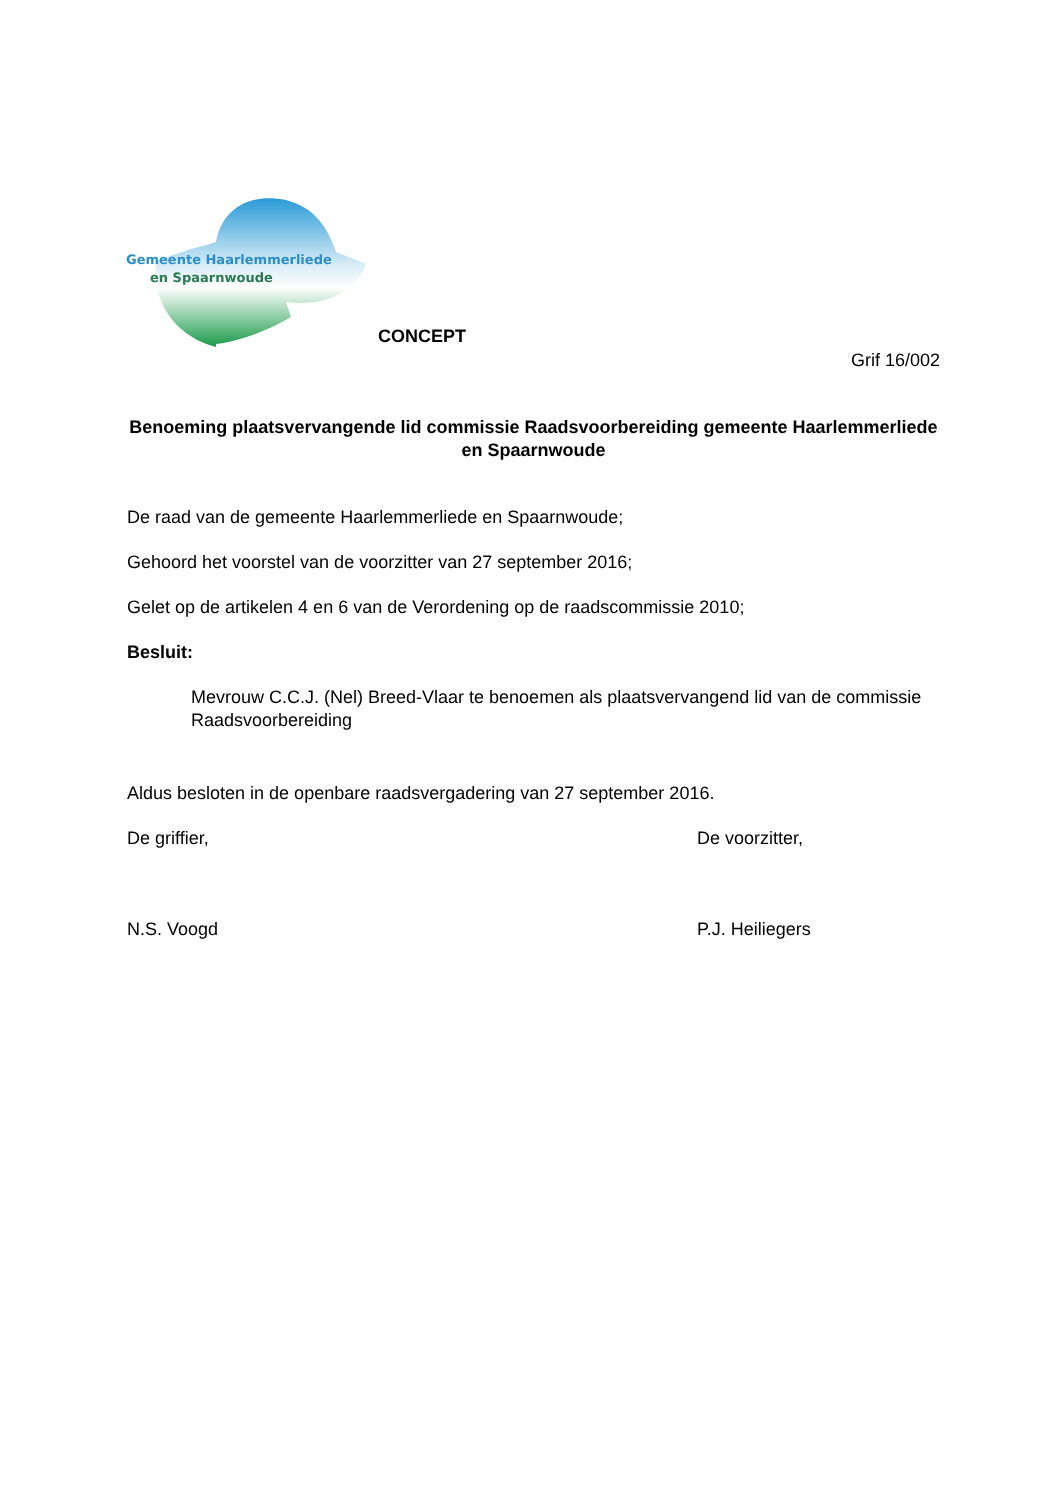Gemeente Haarlemmerliede
en Spaarnwoude
CONCEPT
Grif 16/002
Benoeming plaatsvervangende lid commissie Raadsvoorbereiding gemeente Haarlemmerliede en Spaarnwoude
De raad van de gemeente Haarlemmerliede en Spaarnwoude;
Gehoord het voorstel van de voorzitter van 27 september 2016;
Gelet op de artikelen 4 en 6 van de Verordening op de raadscommissie 2010;
Besluit:
Mevrouw C.C.J. (Nel) Breed-Vlaar te benoemen als plaatsvervangend lid van de commissie Raadsvoorbereiding
Aldus besloten in de openbare raadsvergadering van 27 september 2016.
De griffier, De voorzitter,
N.S. Voogd P.J. Heiliegers